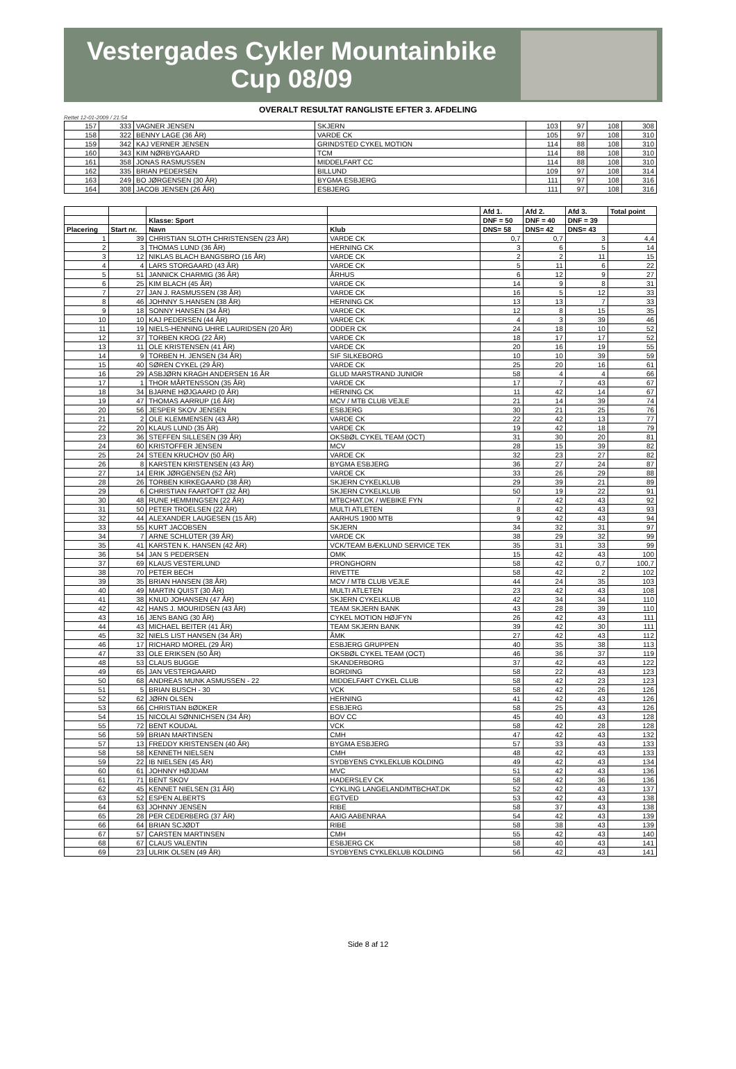Vestergades Cykler Mountainbike Cup 08/09
OVERALT RESULTAT RANGLISTE EFTER 3. AFDELING
Rettet 12-01-2009 / 21:54
| 157 | 333 | VAGNER JENSEN | SKJERN | 103 | 97 | 108 | 308 |
| 158 | 322 | BENNY LAGE (36 ÅR) | VARDE CK | 105 | 97 | 108 | 310 |
| 159 | 342 | KAJ VERNER JENSEN | GRINDSTED CYKEL MOTION | 114 | 88 | 108 | 310 |
| 160 | 343 | KIM NØRBYGAARD | TCM | 114 | 88 | 108 | 310 |
| 161 | 358 | JONAS RASMUSSEN | MIDDELFART CC | 114 | 88 | 108 | 310 |
| 162 | 335 | BRIAN PEDERSEN | BILLUND | 109 | 97 | 108 | 314 |
| 163 | 249 | BO JØRGENSEN (30 ÅR) | BYGMA ESBJERG | 111 | 97 | 108 | 316 |
| 164 | 308 | JACOB JENSEN (26 ÅR) | ESBJERG | 111 | 97 | 108 | 316 |
| | | | | Afd 1. | Afd 2. | Afd 3. | Total point |
| --- | --- | --- | --- | --- | --- | --- | --- |
| | | Klasse: Sport | | DNF = 50 | DNF = 40 | DNF = 39 | |
| Placering | Start nr. | Navn | Klub | DNS= 58 | DNS= 42 | DNS= 43 | |
| 1 | 39 | CHRISTIAN SLOTH CHRISTENSEN (23 ÅR) | VARDE CK | 0,7 | 0,7 | 3 | 4,4 |
| 2 | 3 | THOMAS LUND (36 ÅR) | HERNING CK | 3 | 6 | 5 | 14 |
| 3 | 12 | NIKLAS BLACH BANGSBRO (16 ÅR) | VARDE CK | 2 | 2 | 11 | 15 |
| 4 | 4 | LARS STORGAARD (43 ÅR) | VARDE CK | 5 | 11 | 6 | 22 |
| 5 | 51 | JANNICK CHARMIG (36 ÅR) | ÅRHUS | 6 | 12 | 9 | 27 |
| 6 | 25 | KIM BLACH (45 ÅR) | VARDE CK | 14 | 9 | 8 | 31 |
| 7 | 27 | JAN J. RASMUSSEN (38 ÅR) | VARDE CK | 16 | 5 | 12 | 33 |
| 8 | 46 | JOHNNY S.HANSEN (38 ÅR) | HERNING CK | 13 | 13 | 7 | 33 |
| 9 | 18 | SONNY HANSEN (34 ÅR) | VARDE CK | 12 | 8 | 15 | 35 |
| 10 | 10 | KAJ PEDERSEN (44 ÅR) | VARDE CK | 4 | 3 | 39 | 46 |
| 11 | 19 | NIELS-HENNING UHRE LAURIDSEN (20 ÅR) | ODDER CK | 24 | 18 | 10 | 52 |
| 12 | 37 | TORBEN KROG (22 ÅR) | VARDE CK | 18 | 17 | 17 | 52 |
| 13 | 11 | OLE KRISTENSEN (41 ÅR) | VARDE CK | 20 | 16 | 19 | 55 |
| 14 | 9 | TORBEN H. JENSEN (34 ÅR) | SIF SILKEBORG | 10 | 10 | 39 | 59 |
| 15 | 40 | SØREN CYKEL (29 ÅR) | VARDE CK | 25 | 20 | 16 | 61 |
| 16 | 29 | ASBJØRN KRAGH ANDERSEN 16 ÅR | GLUD MARSTRAND JUNIOR | 58 | 4 | 4 | 66 |
| 17 | 1 | THOR MÅRTENSSON (35 ÅR) | VARDE CK | 17 | 7 | 43 | 67 |
| 18 | 34 | BJARNE HØJGAARD (0 ÅR) | HERNING CK | 11 | 42 | 14 | 67 |
| 19 | 47 | THOMAS AARRUP (16 ÅR) | MCV / MTB CLUB VEJLE | 21 | 14 | 39 | 74 |
| 20 | 56 | JESPER SKOV JENSEN | ESBJERG | 30 | 21 | 25 | 76 |
| 21 | 2 | OLE KLEMMENSEN (43 ÅR) | VARDE CK | 22 | 42 | 13 | 77 |
| 22 | 20 | KLAUS LUND (35 ÅR) | VARDE CK | 19 | 42 | 18 | 79 |
| 23 | 36 | STEFFEN SILLESEN (39 ÅR) | OKSBØL CYKEL TEAM (OCT) | 31 | 30 | 20 | 81 |
| 24 | 60 | KRISTOFFER JENSEN | MCV | 28 | 15 | 39 | 82 |
| 25 | 24 | STEEN KRUCHOV (50 ÅR) | VARDE CK | 32 | 23 | 27 | 82 |
| 26 | 8 | KARSTEN KRISTENSEN (43 ÅR) | BYGMA ESBJERG | 36 | 27 | 24 | 87 |
| 27 | 14 | ERIK JØRGENSEN (52 ÅR) | VARDE CK | 33 | 26 | 29 | 88 |
| 28 | 26 | TORBEN KIRKEGAARD (38 ÅR) | SKJERN CYKELKLUB | 29 | 39 | 21 | 89 |
| 29 | 6 | CHRISTIAN FAARTOFT (32 ÅR) | SKJERN CYKELKLUB | 50 | 19 | 22 | 91 |
| 30 | 48 | RUNE HEMMINGSEN (22 ÅR) | MTBCHAT.DK / WEBIKE FYN | 7 | 42 | 43 | 92 |
| 31 | 50 | PETER TROELSEN (22 ÅR) | MULTI ATLETEN | 8 | 42 | 43 | 93 |
| 32 | 44 | ALEXANDER LAUGESEN (15 ÅR) | AARHUS 1900 MTB | 9 | 42 | 43 | 94 |
| 33 | 55 | KURT JACOBSEN | SKJERN | 34 | 32 | 31 | 97 |
| 34 | 7 | ARNE SCHLÜTER (39 ÅR) | VARDE CK | 38 | 29 | 32 | 99 |
| 35 | 41 | KARSTEN K. HANSEN (42 ÅR) | VCK/TEAM BÆKLUND SERVICE TEK | 35 | 31 | 33 | 99 |
| 36 | 54 | JAN S PEDERSEN | OMK | 15 | 42 | 43 | 100 |
| 37 | 69 | KLAUS VESTERLUND | PRONGHORN | 58 | 42 | 0,7 | 100,7 |
| 38 | 70 | PETER BECH | RIVETTE | 58 | 42 | 2 | 102 |
| 39 | 35 | BRIAN HANSEN (38 ÅR) | MCV / MTB CLUB VEJLE | 44 | 24 | 35 | 103 |
| 40 | 49 | MARTIN QUIST (30 ÅR) | MULTI ATLETEN | 23 | 42 | 43 | 108 |
| 41 | 38 | KNUD JOHANSEN (47 ÅR) | SKJERN CYKELKLUB | 42 | 34 | 34 | 110 |
| 42 | 42 | HANS J. MOURIDSEN (43 ÅR) | TEAM SKJERN BANK | 43 | 28 | 39 | 110 |
| 43 | 16 | JENS BANG (30 ÅR) | CYKEL MOTION HØJFYN | 26 | 42 | 43 | 111 |
| 44 | 43 | MICHAEL BEITER (41 ÅR) | TEAM SKJERN BANK | 39 | 42 | 30 | 111 |
| 45 | 32 | NIELS LIST HANSEN (34 ÅR) | ÅMK | 27 | 42 | 43 | 112 |
| 46 | 17 | RICHARD MOREL (29 ÅR) | ESBJERG GRUPPEN | 40 | 35 | 38 | 113 |
| 47 | 33 | OLE ERIKSEN (50 ÅR) | OKSBØL CYKEL TEAM (OCT) | 46 | 36 | 37 | 119 |
| 48 | 53 | CLAUS BUGGE | SKANDERBORG | 37 | 42 | 43 | 122 |
| 49 | 65 | JAN VESTERGAARD | BORDING | 58 | 22 | 43 | 123 |
| 50 | 68 | ANDREAS MUNK ASMUSSEN - 22 | MIDDELFART CYKEL CLUB | 58 | 42 | 23 | 123 |
| 51 | 5 | BRIAN BUSCH - 30 | VCK | 58 | 42 | 26 | 126 |
| 52 | 62 | JØRN OLSEN | HERNING | 41 | 42 | 43 | 126 |
| 53 | 66 | CHRISTIAN BØDKER | ESBJERG | 58 | 25 | 43 | 126 |
| 54 | 15 | NICOLAI SØNNICHSEN (34 ÅR) | BOV CC | 45 | 40 | 43 | 128 |
| 55 | 72 | BENT KOUDAL | VCK | 58 | 42 | 28 | 128 |
| 56 | 59 | BRIAN MARTINSEN | CMH | 47 | 42 | 43 | 132 |
| 57 | 13 | FREDDY KRISTENSEN (40 ÅR) | BYGMA ESBJERG | 57 | 33 | 43 | 133 |
| 58 | 58 | KENNETH NIELSEN | CMH | 48 | 42 | 43 | 133 |
| 59 | 22 | IB NIELSEN (45 ÅR) | SYDBYENS CYKLEKLUB KOLDING | 49 | 42 | 43 | 134 |
| 60 | 61 | JOHNNY HØJDAM | MVC | 51 | 42 | 43 | 136 |
| 61 | 71 | BENT SKOV | HADERSLEV CK | 58 | 42 | 36 | 136 |
| 62 | 45 | KENNET NIELSEN (31 ÅR) | CYKLING LANGELAND/MTBCHAT.DK | 52 | 42 | 43 | 137 |
| 63 | 52 | ESPEN ALBERTS | EGTVED | 53 | 42 | 43 | 138 |
| 64 | 63 | JOHNNY JENSEN | RIBE | 58 | 37 | 43 | 138 |
| 65 | 28 | PER CEDERBERG (37 ÅR) | AAIG AABENRAA | 54 | 42 | 43 | 139 |
| 66 | 64 | BRIAN SCJØDT | RIBE | 58 | 38 | 43 | 139 |
| 67 | 57 | CARSTEN MARTINSEN | CMH | 55 | 42 | 43 | 140 |
| 68 | 67 | CLAUS VALENTIN | ESBJERG CK | 58 | 40 | 43 | 141 |
| 69 | 23 | ULRIK OLSEN (49 ÅR) | SYDBYENS CYKLEKLUB KOLDING | 56 | 42 | 43 | 141 |
Side 8 af 12